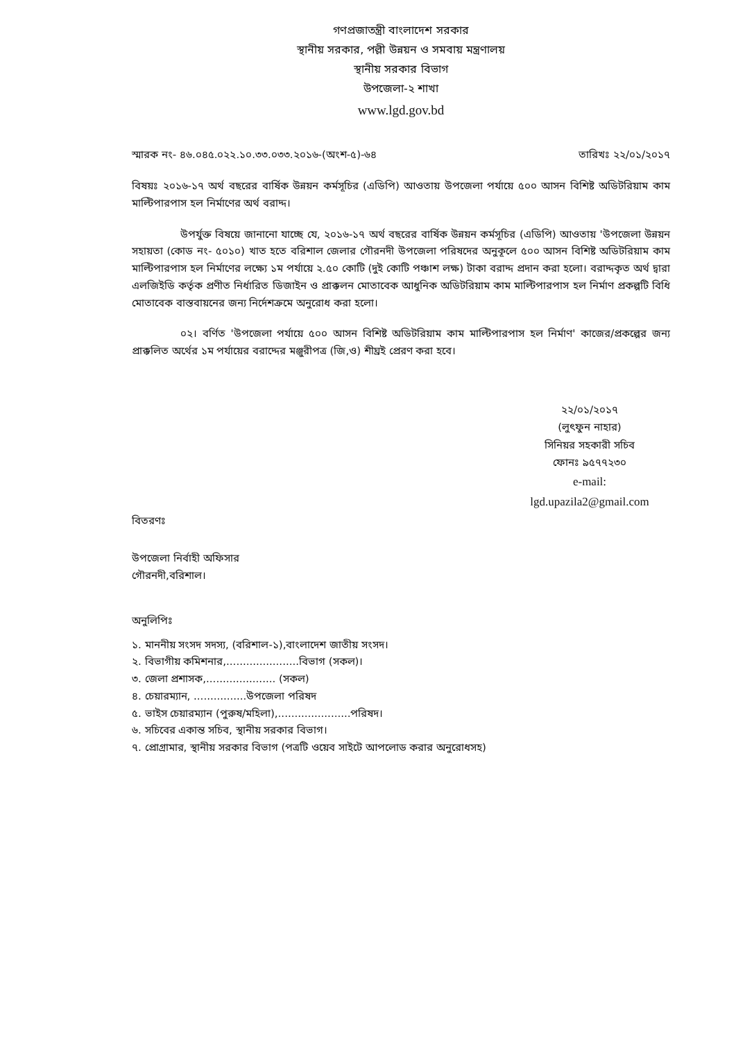গণপ্রজাতন্ত্রী বাংলাদেশ সরকার
স্থানীয় সরকার, পল্লী উন্নয়ন ও সমবায় মন্ত্রণালয়
স্থানীয় সরকার বিভাগ
উপজেলা-২ শাখা
www.lgd.gov.bd
স্মারক নং- ৪৬.০৪৫.০২২.১০.৩৩.০৩৩.২০১৬-(অংশ-৫)-৬৪ তারিখঃ ২২/০১/২০১৭
বিষয়ঃ ২০১৬-১৭ অর্থ বছরের বার্ষিক উন্নয়ন কর্মসূচির (এডিপি) আওতায় উপজেলা পর্যায়ে ৫০০ আসন বিশিষ্ট অডিটরিয়াম কাম মাল্টিপারপাস হল নির্মাণের অর্থ বরাদ্দ।
উপর্যুক্ত বিষয়ে জানানো যাচ্ছে যে, ২০১৬-১৭ অর্থ বছরের বার্ষিক উন্নয়ন কর্মসূচির (এডিপি) আওতায় 'উপজেলা উন্নয়ন সহায়তা (কোড নং- ৫০১০) খাত হতে বরিশাল জেলার গৌরনদী উপজেলা পরিষদের অনুকূলে ৫০০ আসন বিশিষ্ট অডিটরিয়াম কাম মাল্টিপারপাস হল নির্মাণের লক্ষ্যে ১ম পর্যায়ে ২.৫০ কোটি (দুই কোটি পঞ্চাশ লক্ষ) টাকা বরাদ্দ প্রদান করা হলো। বরাদ্দকৃত অর্থ দ্বারা এলজিইডি কর্তৃক প্রণীত নির্ধারিত ডিজাইন ও প্রাক্কলন মোতাবেক আধুনিক অডিটরিয়াম কাম মাল্টিপারপাস হল নির্মাণ প্রকল্পটি বিধি মোতাবেক বাস্তবায়নের জন্য নির্দেশক্রমে অনুরোধ করা হলো।
০২। বর্ণিত 'উপজেলা পর্যায়ে ৫০০ আসন বিশিষ্ট অডিটরিয়াম কাম মাল্টিপারপাস হল নির্মাণ' কাজের/প্রকল্পের জন্য প্রাক্কলিত অর্থের ১ম পর্যায়ের বরাদ্দের মঞ্জুরীপত্র (জি,ও) শীঘ্রই প্রেরণ করা হবে।
২২/০১/২০১৭
(লুৎফুন নাহার)
সিনিয়র সহকারী সচিব
ফোনঃ ৯৫৭৭২৩০
e-mail:
lgd.upazila2@gmail.com
বিতরণঃ
উপজেলা নির্বাহী অফিসার
গৌরনদী,বরিশাল।
অনুলিপিঃ
১. মাননীয় সংসদ সদস্য, (বরিশাল-১),বাংলাদেশ জাতীয় সংসদ।
২. বিভাগীয় কমিশনার,......................বিভাগ (সকল)।
৩. জেলা প্রশাসক,..................... (সকল)
৪. চেয়ারম্যান, ................উপজেলা পরিষদ
৫. ভাইস চেয়ারম্যান (পুরুষ/মহিলা),......................পরিষদ।
৬. সচিবের একান্ত সচিব, স্থানীয় সরকার বিভাগ।
৭. প্রোগ্রামার, স্থানীয় সরকার বিভাগ (পত্রটি ওয়েব সাইটে আপলোড করার অনুরোধসহ)